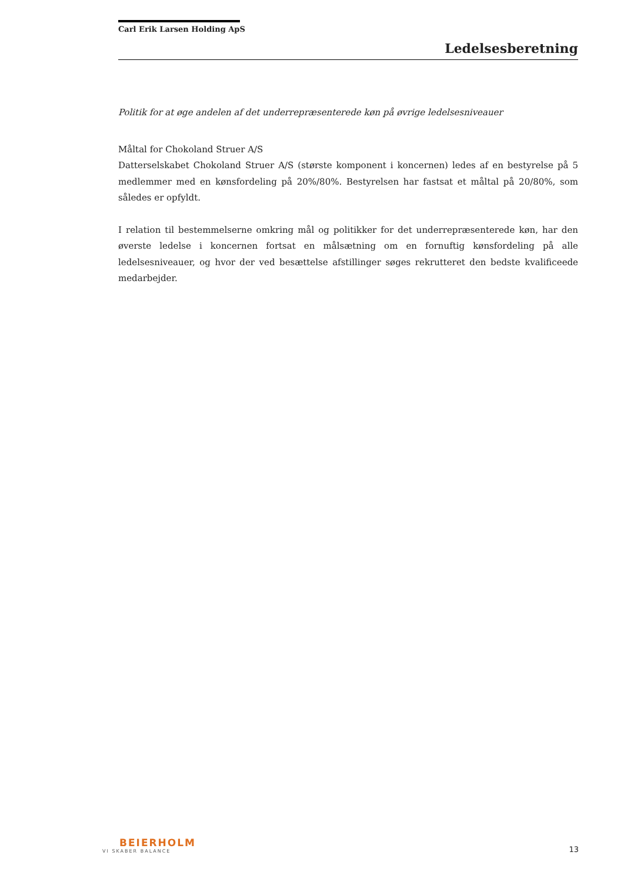Carl Erik Larsen Holding ApS
Ledelsesberetning
Politik for at øge andelen af det underrepræsenterede køn på øvrige ledelsesniveauer
Måltal for Chokoland Struer A/S
Datterselskabet Chokoland Struer A/S (største komponent i koncernen) ledes af en bestyrelse på 5 medlemmer med en kønsfordeling på 20%/80%. Bestyrelsen har fastsat et måltal på 20/80%, som således er opfyldt.
I relation til bestemmelserne omkring mål og politikker for det underrepræsenterede køn, har den øverste ledelse i koncernen fortsat en målsætning om en fornuftig kønsfordeling på alle ledelsesniveauer, og hvor der ved besættelse afstillinger søges rekrutteret den bedste kvalificeede medarbejder.
BEIERHOLM
VI SKABER BALANCE
13